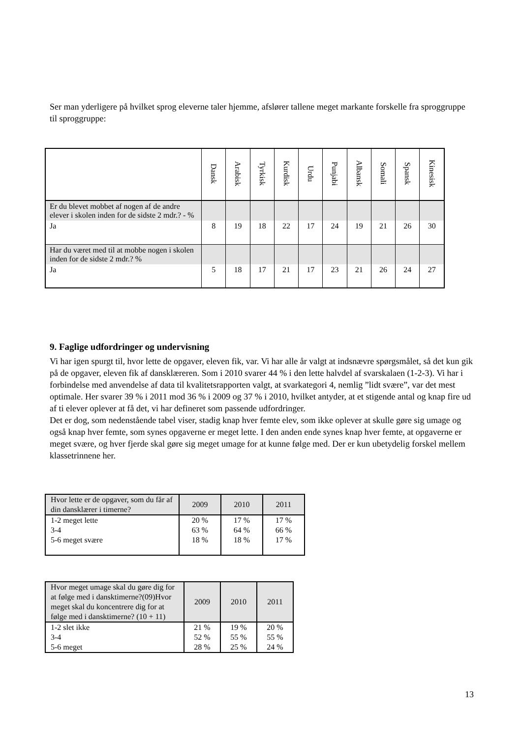Ser man yderligere på hvilket sprog eleverne taler hjemme, afslører tallene meget markante forskelle fra sproggruppe til sproggruppe:
| | Dansk | Arabisk | Tyrkisk | Kurdisk | Urdu | Punjabi | Albansk | Somali | Spansk | Kinesisk |
| --- | --- | --- | --- | --- | --- | --- | --- | --- | --- | --- |
| Er du blevet mobbet af nogen af de andre elever i skolen inden for de sidste 2 mdr.? - % | | | | | | | | | | |
| Ja | 8 | 19 | 18 | 22 | 17 | 24 | 19 | 21 | 26 | 30 |
| Har du været med til at mobbe nogen i skolen inden for de sidste 2 mdr.? % | | | | | | | | | | |
| Ja | 5 | 18 | 17 | 21 | 17 | 23 | 21 | 26 | 24 | 27 |
9. Faglige udfordringer og undervisning
Vi har igen spurgt til, hvor lette de opgaver, eleven fik, var. Vi har alle år valgt at indsnævre spørgsmålet, så det kun gik på de opgaver, eleven fik af dansklæreren. Som i 2010 svarer 44 % i den lette halvdel af svarskalaen (1-2-3). Vi har i forbindelse med anvendelse af data til kvalitetsrapporten valgt, at svarkategori 4, nemlig ”lidt svære”, var det mest optimale. Her svarer 39 % i 2011 mod 36 % i 2009 og 37 % i 2010, hvilket antyder, at et stigende antal og knap fire ud af ti elever oplever at få det, vi har defineret som passende udfordringer.
Det er dog, som nedenstående tabel viser, stadig knap hver femte elev, som ikke oplever at skulle gøre sig umage og også knap hver femte, som synes opgaverne er meget lette. I den anden ende synes knap hver femte, at opgaverne er meget svære, og hver fjerde skal gøre sig meget umage for at kunne følge med. Der er kun ubetydelig forskel mellem klassetrinnene her.
| Hvor lette er de opgaver, som du får af din dansklærer i timerne? | 2009 | 2010 | 2011 |
| 1-2 meget lette 3-4 5-6 meget svære | 20 % 63 % 18 % | 17 % 64 % 18 % | 17 % 66 % 17 % |
| Hvor meget umage skal du gøre dig for at følge med i dansktimerne?(09)Hvor meget skal du koncentrere dig for at følge med i dansktimerne? (10 + 11) | 2009 | 2010 | 2011 |
| 1-2 slet ikke 3-4 5-6 meget | 21 % 52 % 28 % | 19 % 55 % 25 % | 20 % 55 % 24 % |
13